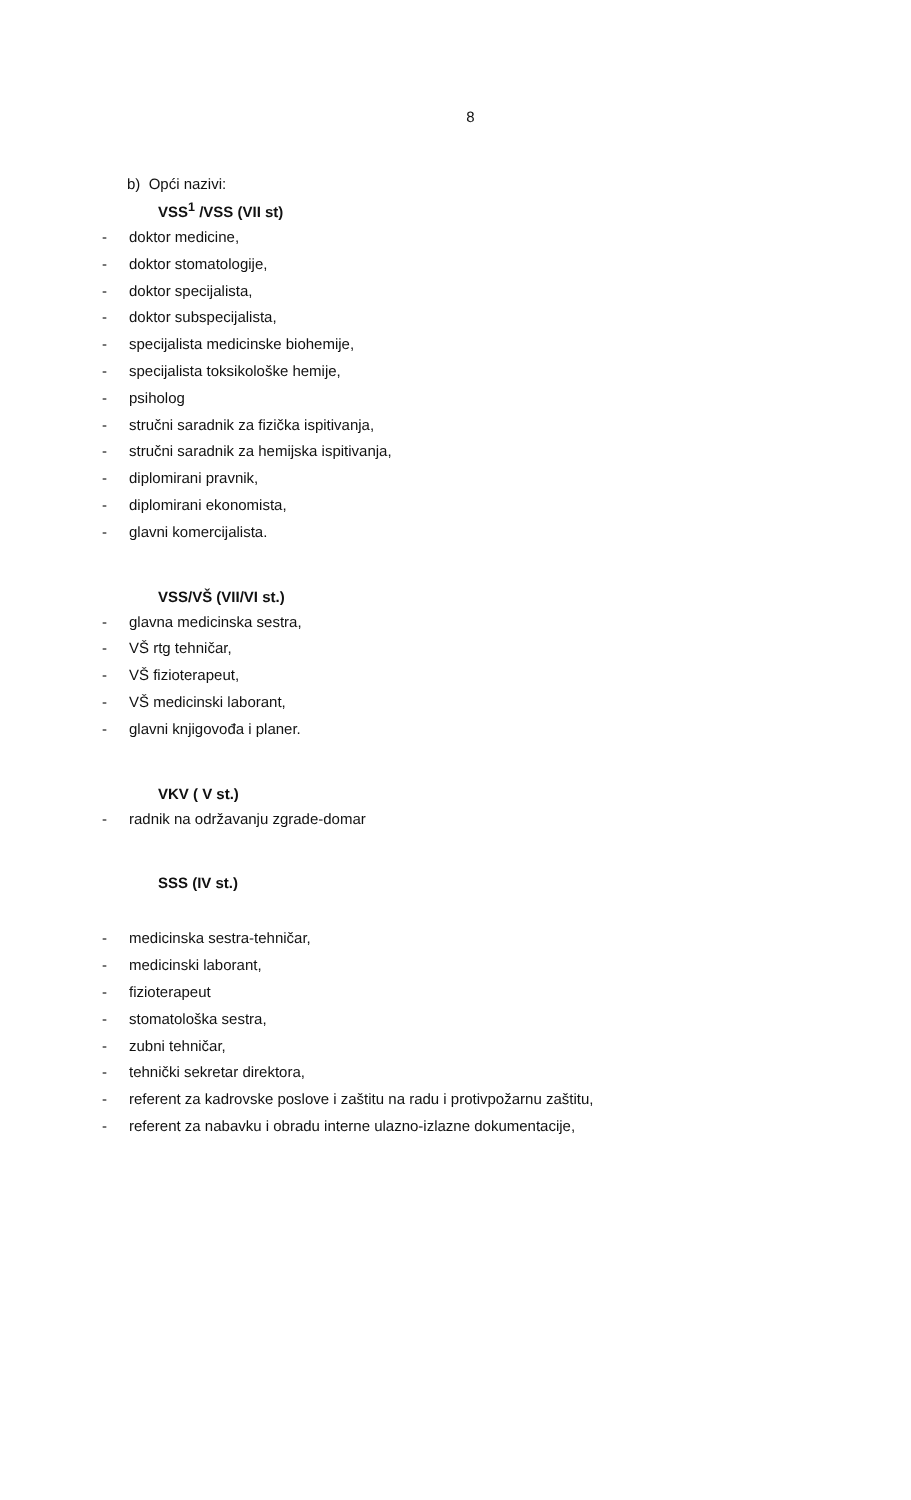8
b) Opći nazivi:
VSS<sup>1</sup> /VSS (VII st)
- doktor medicine,
- doktor stomatologije,
- doktor specijalista,
- doktor subspecijalista,
- specijalista medicinske biohemije,
- specijalista toksikološke hemije,
- psiholog
- stručni saradnik za fizička ispitivanja,
- stručni saradnik za hemijska ispitivanja,
- diplomirani pravnik,
- diplomirani ekonomista,
- glavni komercijalista.
VSS/VŠ (VII/VI st.)
- glavna medicinska sestra,
- VŠ rtg tehničar,
- VŠ fizioterapeut,
- VŠ medicinski laborant,
- glavni knjigovođa i planer.
VKV ( V st.)
- radnik na održavanju zgrade-domar
SSS (IV st.)
- medicinska sestra-tehničar,
- medicinski laborant,
- fizioterapeut
- stomatološka sestra,
- zubni tehničar,
- tehnički sekretar direktora,
- referent za kadrovske poslove i zaštitu na radu i protivpožarnu zaštitu,
- referent za nabavku i obradu interne ulazno-izlazne dokumentacije,